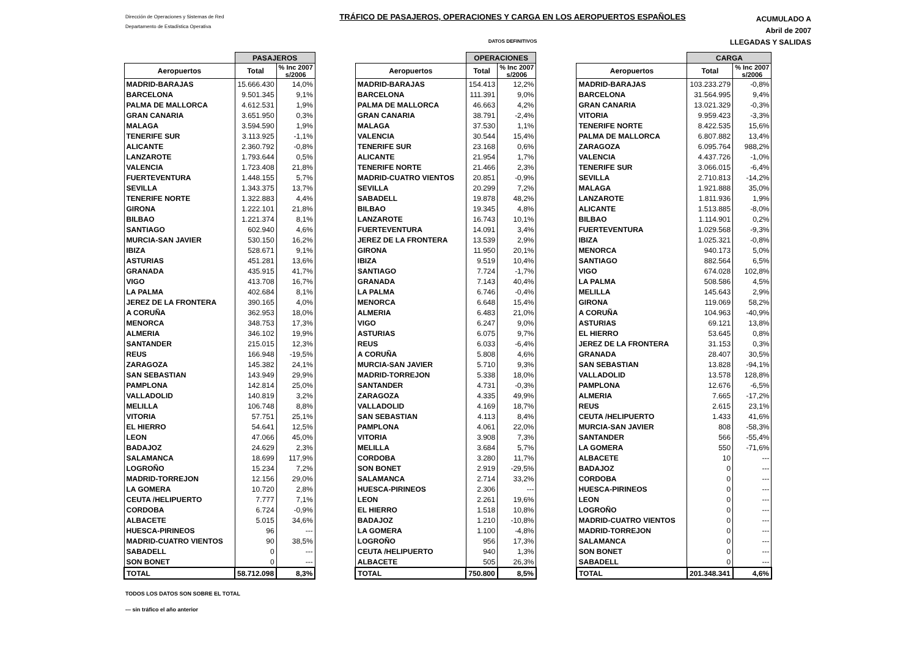Dirección de Operaciones y Sistemas de Red
Departamento de Estadística Operativa
TRÁFICO DE PASAJEROS, OPERACIONES Y CARGA EN LOS AEROPUERTOS ESPAÑOLES
DATOS DEFINITIVOS
ACUMULADO A
Abril de 2007
LLEGADAS Y SALIDAS
| | PASAJEROS | |
| --- | --- | --- |
| Aeropuertos | Total | % Inc 2007 s/2006 |
| MADRID-BARAJAS | 15.666.430 | 14,0% |
| BARCELONA | 9.501.345 | 9,1% |
| PALMA DE MALLORCA | 4.612.531 | 1,9% |
| GRAN CANARIA | 3.651.950 | 0,3% |
| MALAGA | 3.594.590 | 1,9% |
| TENERIFE SUR | 3.113.925 | -1,1% |
| ALICANTE | 2.360.792 | -0,8% |
| LANZAROTE | 1.793.644 | 0,5% |
| VALENCIA | 1.723.408 | 21,8% |
| FUERTEVENTURA | 1.448.155 | 5,7% |
| SEVILLA | 1.343.375 | 13,7% |
| TENERIFE NORTE | 1.322.883 | 4,4% |
| GIRONA | 1.222.101 | 21,8% |
| BILBAO | 1.221.374 | 8,1% |
| SANTIAGO | 602.940 | 4,6% |
| MURCIA-SAN JAVIER | 530.150 | 16,2% |
| IBIZA | 528.671 | 9,1% |
| ASTURIAS | 451.281 | 13,6% |
| GRANADA | 435.915 | 41,7% |
| VIGO | 413.708 | 16,7% |
| LA PALMA | 402.684 | 8,1% |
| JEREZ DE LA FRONTERA | 390.165 | 4,0% |
| A CORUÑA | 362.953 | 18,0% |
| MENORCA | 348.753 | 17,3% |
| ALMERIA | 346.102 | 19,9% |
| SANTANDER | 215.015 | 12,3% |
| REUS | 166.948 | -19,5% |
| ZARAGOZA | 145.382 | 24,1% |
| SAN SEBASTIAN | 143.949 | 29,9% |
| PAMPLONA | 142.814 | 25,0% |
| VALLADOLID | 140.819 | 3,2% |
| MELILLA | 106.748 | 8,8% |
| VITORIA | 57.751 | 25,1% |
| EL HIERRO | 54.641 | 12,5% |
| LEON | 47.066 | 45,0% |
| BADAJOZ | 24.629 | 2,3% |
| SALAMANCA | 18.699 | 117,9% |
| LOGROÑO | 15.234 | 7,2% |
| MADRID-TORREJON | 12.156 | 29,0% |
| LA GOMERA | 10.720 | 2,8% |
| CEUTA /HELIPUERTO | 7.777 | 7,1% |
| CORDOBA | 6.724 | -0,9% |
| ALBACETE | 5.015 | 34,6% |
| HUESCA-PIRINEOS | 96 | --- |
| MADRID-CUATRO VIENTOS | 90 | 38,5% |
| SABADELL | 0 | --- |
| SON BONET | 0 | --- |
| TOTAL | 58.712.098 | 8,3% |
| | OPERACIONES | |
| --- | --- | --- |
| Aeropuertos | Total | % Inc 2007 s/2006 |
| MADRID-BARAJAS | 154.413 | 12,2% |
| BARCELONA | 111.391 | 9,0% |
| PALMA DE MALLORCA | 46.663 | 4,2% |
| GRAN CANARIA | 38.791 | -2,4% |
| MALAGA | 37.530 | 1,1% |
| VALENCIA | 30.544 | 15,4% |
| TENERIFE SUR | 23.168 | 0,6% |
| ALICANTE | 21.954 | 1,7% |
| TENERIFE NORTE | 21.466 | 2,3% |
| MADRID-CUATRO VIENTOS | 20.851 | -0,9% |
| SEVILLA | 20.299 | 7,2% |
| SABADELL | 19.878 | 48,2% |
| BILBAO | 19.345 | 4,8% |
| LANZAROTE | 16.743 | 10,1% |
| FUERTEVENTURA | 14.091 | 3,4% |
| JEREZ DE LA FRONTERA | 13.539 | 2,9% |
| GIRONA | 11.950 | 20,1% |
| IBIZA | 9.519 | 10,4% |
| SANTIAGO | 7.724 | -1,7% |
| GRANADA | 7.143 | 40,4% |
| LA PALMA | 6.746 | -0,4% |
| MENORCA | 6.648 | 15,4% |
| ALMERIA | 6.483 | 21,0% |
| VIGO | 6.247 | 9,0% |
| ASTURIAS | 6.075 | 9,7% |
| REUS | 6.033 | -6,4% |
| A CORUÑA | 5.808 | 4,6% |
| MURCIA-SAN JAVIER | 5.710 | 9,3% |
| MADRID-TORREJON | 5.338 | 18,0% |
| SANTANDER | 4.731 | -0,3% |
| ZARAGOZA | 4.335 | 49,9% |
| VALLADOLID | 4.169 | 18,7% |
| SAN SEBASTIAN | 4.113 | 8,4% |
| PAMPLONA | 4.061 | 22,0% |
| VITORIA | 3.908 | 7,3% |
| MELILLA | 3.684 | 5,7% |
| CORDOBA | 3.280 | 11,7% |
| SON BONET | 2.919 | -29,5% |
| SALAMANCA | 2.714 | 33,2% |
| HUESCA-PIRINEOS | 2.306 | --- |
| LEON | 2.261 | 19,6% |
| EL HIERRO | 1.518 | 10,8% |
| BADAJOZ | 1.210 | -10,8% |
| LA GOMERA | 1.100 | -4,8% |
| LOGROÑO | 956 | 17,3% |
| CEUTA /HELIPUERTO | 940 | 1,3% |
| ALBACETE | 505 | 26,3% |
| TOTAL | 750.800 | 8,5% |
| | CARGA | |
| --- | --- | --- |
| Aeropuertos | Total | % Inc 2007 s/2006 |
| MADRID-BARAJAS | 103.233.279 | -0,8% |
| BARCELONA | 31.564.995 | 9,4% |
| GRAN CANARIA | 13.021.329 | -0,3% |
| VITORIA | 9.959.423 | -3,3% |
| TENERIFE NORTE | 8.422.535 | 15,6% |
| PALMA DE MALLORCA | 6.807.882 | 13,4% |
| ZARAGOZA | 6.095.764 | 988,2% |
| VALENCIA | 4.437.726 | -1,0% |
| TENERIFE SUR | 3.066.015 | -6,4% |
| SEVILLA | 2.710.813 | -14,2% |
| MALAGA | 1.921.888 | 35,0% |
| LANZAROTE | 1.811.936 | 1,9% |
| ALICANTE | 1.513.885 | -8,0% |
| BILBAO | 1.114.901 | 0,2% |
| FUERTEVENTURA | 1.029.568 | -9,3% |
| IBIZA | 1.025.321 | -0,8% |
| MENORCA | 940.173 | 5,0% |
| SANTIAGO | 882.564 | 6,5% |
| VIGO | 674.028 | 102,8% |
| LA PALMA | 508.586 | 4,5% |
| MELILLA | 145.643 | 2,9% |
| GIRONA | 119.069 | 58,2% |
| A CORUÑA | 104.963 | -40,9% |
| ASTURIAS | 69.121 | 13,8% |
| EL HIERRO | 53.645 | 0,8% |
| JEREZ DE LA FRONTERA | 31.153 | 0,3% |
| GRANADA | 28.407 | 30,5% |
| SAN SEBASTIAN | 13.828 | -94,1% |
| VALLADOLID | 13.578 | 128,8% |
| PAMPLONA | 12.676 | -6,5% |
| ALMERIA | 7.665 | -17,2% |
| REUS | 2.615 | 23,1% |
| CEUTA /HELIPUERTO | 1.433 | 41,6% |
| MURCIA-SAN JAVIER | 808 | -58,3% |
| SANTANDER | 566 | -55,4% |
| LA GOMERA | 550 | -71,6% |
| ALBACETE | 10 | --- |
| BADAJOZ | 0 | --- |
| CORDOBA | 0 | --- |
| HUESCA-PIRINEOS | 0 | --- |
| LEON | 0 | --- |
| LOGROÑO | 0 | --- |
| MADRID-CUATRO VIENTOS | 0 | --- |
| MADRID-TORREJON | 0 | --- |
| SALAMANCA | 0 | --- |
| SON BONET | 0 | --- |
| SABADELL | 0 | --- |
| TOTAL | 201.348.341 | 4,6% |
TODOS LOS DATOS SON SOBRE EL TOTAL
--- sin tráfico el año anterior